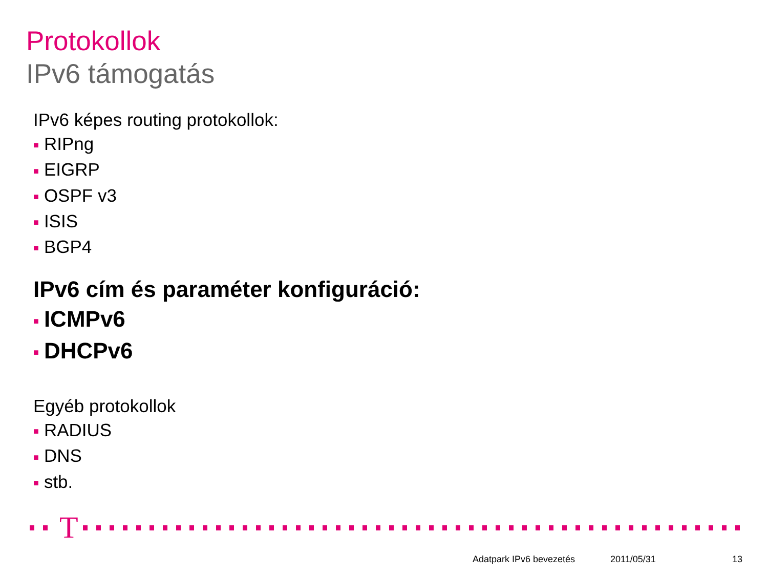Protokollok
IPv6 támogatás
IPv6 képes routing protokollok:
■ RIPng
■ EIGRP
■ OSPF v3
■ ISIS
■ BGP4
IPv6 cím és paraméter konfiguráció:
■ ICMPv6
■ DHCPv6
Egyéb protokollok
■ RADIUS
■ DNS
■ stb.
T
Adatpark IPv6 bevezetés 2011/05/31 13